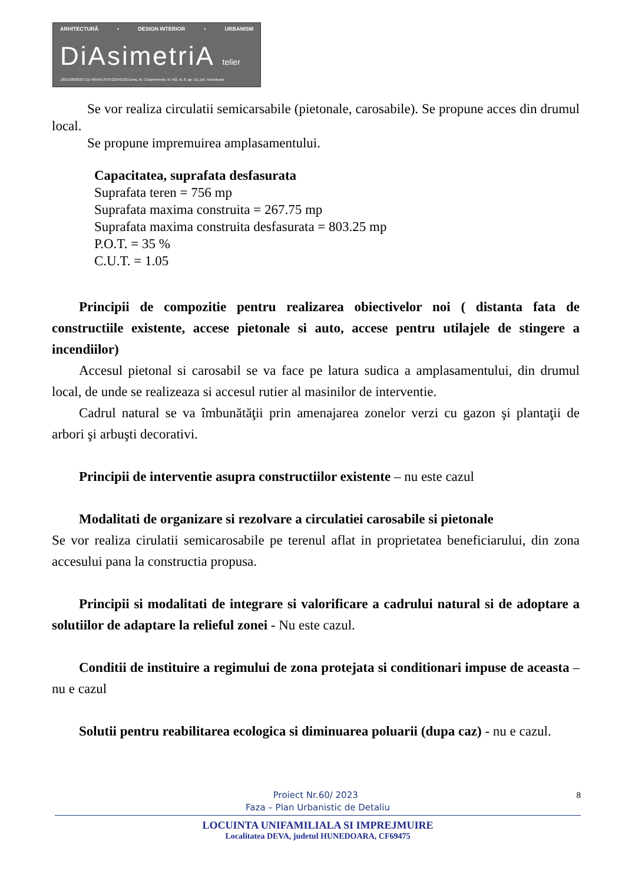ARHITECTURĂ • DESIGN INTERIOR • URBANISM
DiAsimetriA telier
J20/1198/2022 CUI 46545170 0722543192 Deva, Al. Crizantemelor, bl. M2, et. 8, ap. 52, jud. Hunedoara
Se vor realiza circulatii semicarsabile (pietonale, carosabile). Se propune acces din drumul local.
Se propune impremuirea amplasamentului.
Capacitatea, suprafata desfasurata
Suprafata teren = 756 mp
Suprafata maxima construita = 267.75 mp
Suprafata maxima construita desfasurata = 803.25 mp
P.O.T. = 35 %
C.U.T. = 1.05
Principii de compozitie pentru realizarea obiectivelor noi ( distanta fata de constructiile existente, accese pietonale si auto, accese pentru utilajele de stingere a incendiilor)
Accesul pietonal si carosabil se va face pe latura sudica a amplasamentului, din drumul local, de unde se realizeaza si accesul rutier al masinilor de interventie.
Cadrul natural se va îmbunătăţii prin amenajarea zonelor verzi cu gazon şi plantaţii de arbori şi arbuşti decorativi.
Principii de interventie asupra constructiilor existente – nu este cazul
Modalitati de organizare si rezolvare a circulatiei carosabile si pietonale
Se vor realiza cirulatii semicarosabile pe terenul aflat in proprietatea beneficiarului, din zona accesului pana la constructia propusa.
Principii si modalitati de integrare si valorificare a cadrului natural si de adoptare a solutiilor de adaptare la relieful zonei - Nu este cazul.
Conditii de instituire a regimului de zona protejata si conditionari impuse de aceasta – nu e cazul
Solutii pentru reabilitarea ecologica si diminuarea poluarii (dupa caz) - nu e cazul.
Proiect Nr.60/ 2023 8
Faza – Plan Urbanistic de Detaliu
LOCUINTA UNIFAMILIALA SI IMPREJMUIRE
Localitatea DEVA, judetul HUNEDOARA, CF69475